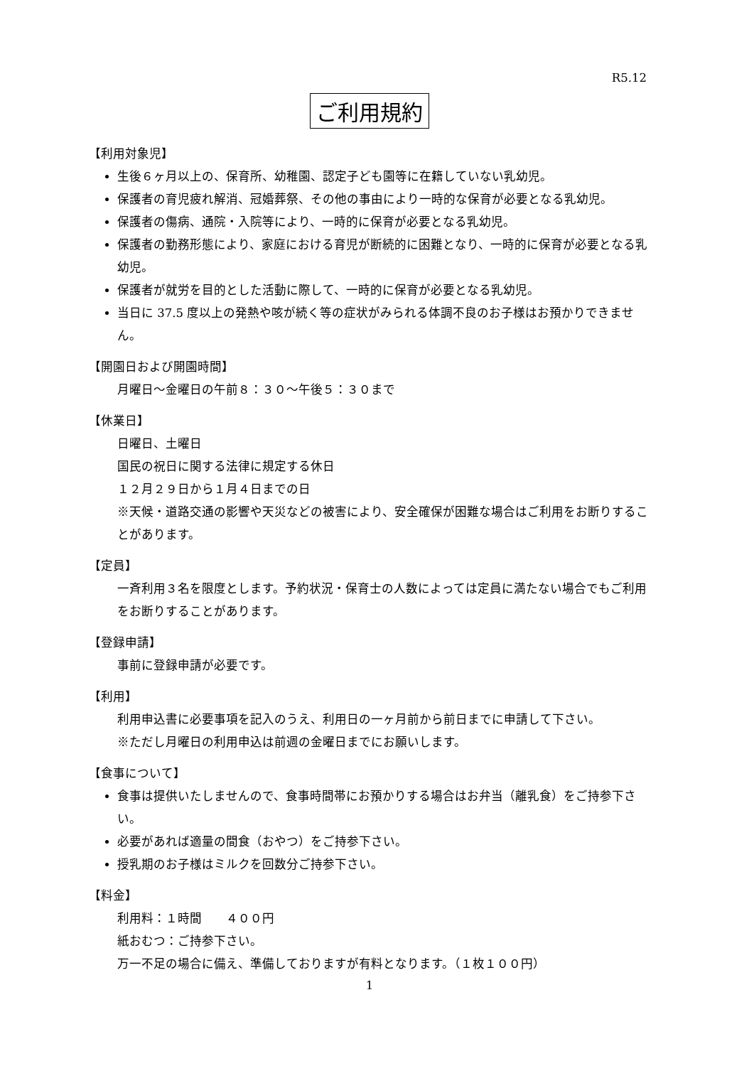R5.12
ご利用規約
【利用対象児】
生後６ヶ月以上の、保育所、幼稚園、認定子ども園等に在籍していない乳幼児。
保護者の育児疲れ解消、冠婚葬祭、その他の事由により一時的な保育が必要となる乳幼児。
保護者の傷病、通院・入院等により、一時的に保育が必要となる乳幼児。
保護者の勤務形態により、家庭における育児が断続的に困難となり、一時的に保育が必要となる乳幼児。
保護者が就労を目的とした活動に際して、一時的に保育が必要となる乳幼児。
当日に 37.5 度以上の発熱や咳が続く等の症状がみられる体調不良のお子様はお預かりできません。
【開園日および開園時間】
月曜日～金曜日の午前８：３０～午後５：３０まで
【休業日】
日曜日、土曜日
国民の祝日に関する法律に規定する休日
１２月２９日から１月４日までの日
※天候・道路交通の影響や天災などの被害により、安全確保が困難な場合はご利用をお断りすることがあります。
【定員】
一斉利用３名を限度とします。予約状況・保育士の人数によっては定員に満たない場合でもご利用をお断りすることがあります。
【登録申請】
事前に登録申請が必要です。
【利用】
利用申込書に必要事項を記入のうえ、利用日の一ヶ月前から前日までに申請して下さい。
※ただし月曜日の利用申込は前週の金曜日までにお願いします。
【食事について】
食事は提供いたしませんので、食事時間帯にお預かりする場合はお弁当（離乳食）をご持参下さい。
必要があれば適量の間食（おやつ）をご持参下さい。
授乳期のお子様はミルクを回数分ご持参下さい。
【料金】
利用料：１時間　　４００円
紙おむつ：ご持参下さい。
万一不足の場合に備え、準備しておりますが有料となります。（１枚１００円）
1